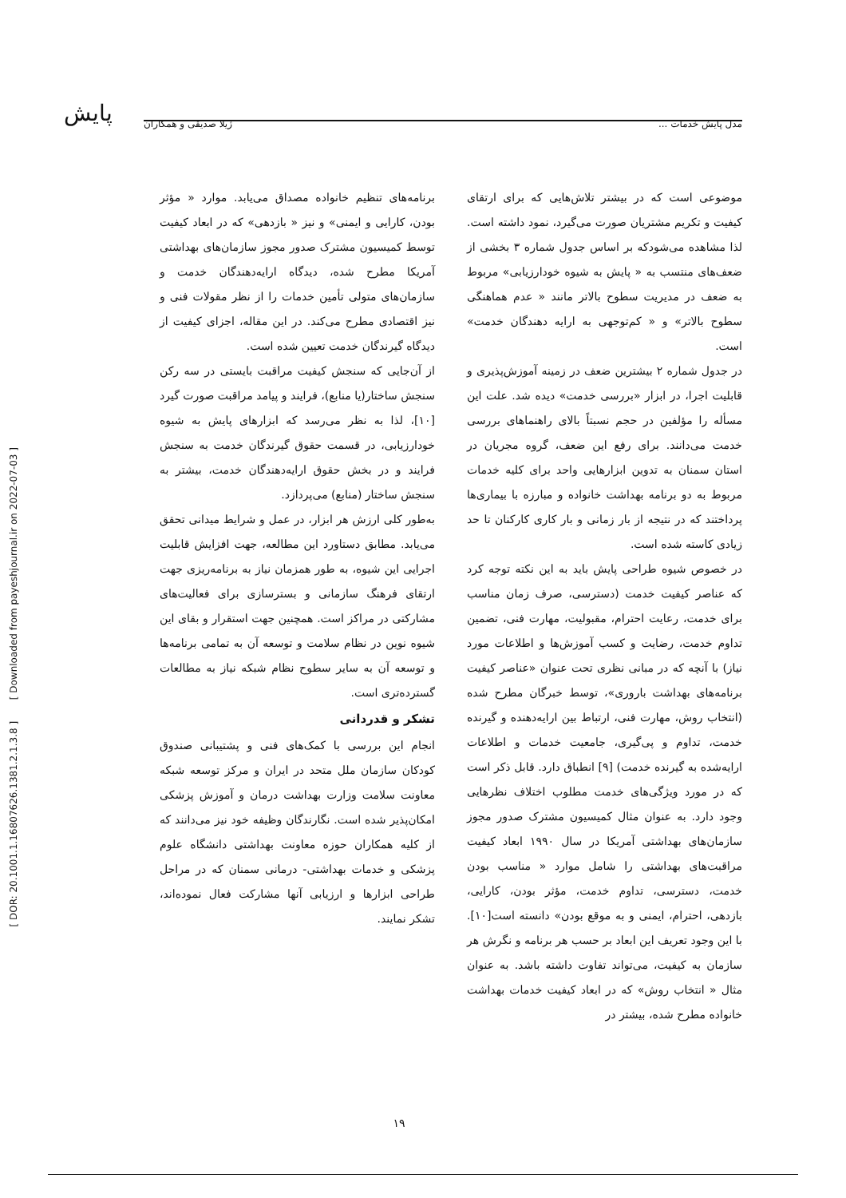پایش
مدل پایش خدمات ... ژیلا صدیقی و همکاران
موضوعی است که در بیشتر تلاش‌هایی که برای ارتقای کیفیت و تکریم مشتریان صورت می‌گیرد، نمود داشته است. لذا مشاهده می‌شودکه بر اساس جدول شماره ۳ بخشی از ضعف‌های منتسب به « پایش به شیوه خودارزیابی» مربوط به ضعف در مدیریت سطوح بالاتر مانند « عدم هماهنگی سطوح بالاتر» و « کم‌توجهی به ارایه دهندگان خدمت» است.
در جدول شماره ۲ بیشترین ضعف در زمینه آموزش‌پذیری و قابلیت اجرا، در ابزار «بررسی خدمت» دیده شد. علت این مسأله را مؤلفین در حجم نسبتاً بالای راهنماهای بررسی خدمت می‌دانند. برای رفع این ضعف، گروه مجریان در استان سمنان به تدوین ابزارهایی واحد برای کلیه خدمات مربوط به دو برنامه بهداشت خانواده و مبارزه با بیماری‌ها پرداختند که در نتیجه از بار زمانی و بار کاری کارکنان تا حد زیادی کاسته شده است.
در خصوص شیوه طراحی پایش باید به این نکته توجه کرد که عناصر کیفیت خدمت (دسترسی، صرف زمان مناسب برای خدمت، رعایت احترام، مقبولیت، مهارت فنی، تضمین تداوم خدمت، رضایت و کسب آموزش‌ها و اطلاعات مورد نیاز) با آنچه که در مبانی نظری تحت عنوان «عناصر کیفیت برنامه‌های بهداشت باروری»، توسط خبرگان مطرح شده (انتخاب روش، مهارت فنی، ارتباط بین ارایه‌دهنده و گیرنده خدمت، تداوم و پی‌گیری، جامعیت خدمات و اطلاعات ارایه‌شده به گیرنده خدمت) [۹] انطباق دارد. قابل ذکر است که در مورد ویژگی‌های خدمت مطلوب اختلاف نظرهایی وجود دارد. به عنوان مثال کمیسیون مشترک صدور مجوز سازمان‌های بهداشتی آمریکا در سال ۱۹۹۰ ابعاد کیفیت مراقبت‌های بهداشتی را شامل موارد « مناسب بودن خدمت، دسترسی، تداوم خدمت، مؤثر بودن، کارایی، بازدهی، احترام، ایمنی و به موقع بودن» دانسته است[۱۰]. با این وجود تعریف این ابعاد بر حسب هر برنامه و نگرش هر سازمان به کیفیت، می‌تواند تفاوت داشته باشد. به عنوان مثال « انتخاب روش» که در ابعاد کیفیت خدمات بهداشت خانواده مطرح شده، بیشتر در
برنامه‌های تنظیم خانواده مصداق می‌یابد. موارد « مؤثر بودن، کارایی و ایمنی» و نیز « بازدهی» که در ابعاد کیفیت توسط کمیسیون مشترک صدور مجوز سازمان‌های بهداشتی آمریکا مطرح شده، دیدگاه ارایه‌دهندگان خدمت و سازمان‌های متولی تأمین خدمات را از نظر مقولات فنی و نیز اقتصادی مطرح می‌کند. در این مقاله، اجزای کیفیت از دیدگاه گیرندگان خدمت تعیین شده است.
از آن‌جایی که سنجش کیفیت مراقبت بایستی در سه رکن سنجش ساختار(یا منابع)، فرایند و پیامد مراقبت صورت گیرد [۱۰]، لذا به نظر می‌رسد که ابزارهای پایش به شیوه خودارزیابی، در قسمت حقوق گیرندگان خدمت به سنجش فرایند و در بخش حقوق ارایه‌دهندگان خدمت، بیشتر به سنجش ساختار (منابع) می‌پردازد.
به‌طور کلی ارزش هر ابزار، در عمل و شرایط میدانی تحقق می‌یابد. مطابق دستاورد این مطالعه، جهت افزایش قابلیت اجرایی این شیوه، به طور همزمان نیاز به برنامه‌ریزی جهت ارتقای فرهنگ سازمانی و بسترسازی برای فعالیت‌های مشارکتی در مراکز است. همچنین جهت استقرار و بقای این شیوه نوین در نظام سلامت و توسعه آن به تمامی برنامه‌ها و توسعه آن به سایر سطوح نظام شبکه نیاز به مطالعات گسترده‌تری است.
تشکر و قدردانی
انجام این بررسی با کمک‌های فنی و پشتیبانی صندوق کودکان سازمان ملل متحد در ایران و مرکز توسعه شبکه معاونت سلامت وزارت بهداشت درمان و آموزش پزشکی امکان‌پذیر شده است. نگارندگان وظیفه خود نیز می‌دانند که از کلیه همکاران حوزه معاونت بهداشتی دانشگاه علوم پزشکی و خدمات بهداشتی- درمانی سمنان که در مراحل طراحی ابزارها و ارزیابی آنها مشارکت فعال نموده‌اند، تشکر نمایند.
[ DOR: 20.1001.1.16807626.1381.2.1.3.8 ] [ Downloaded from payeshjournal.ir on 2022-07-03 ]
۱۹